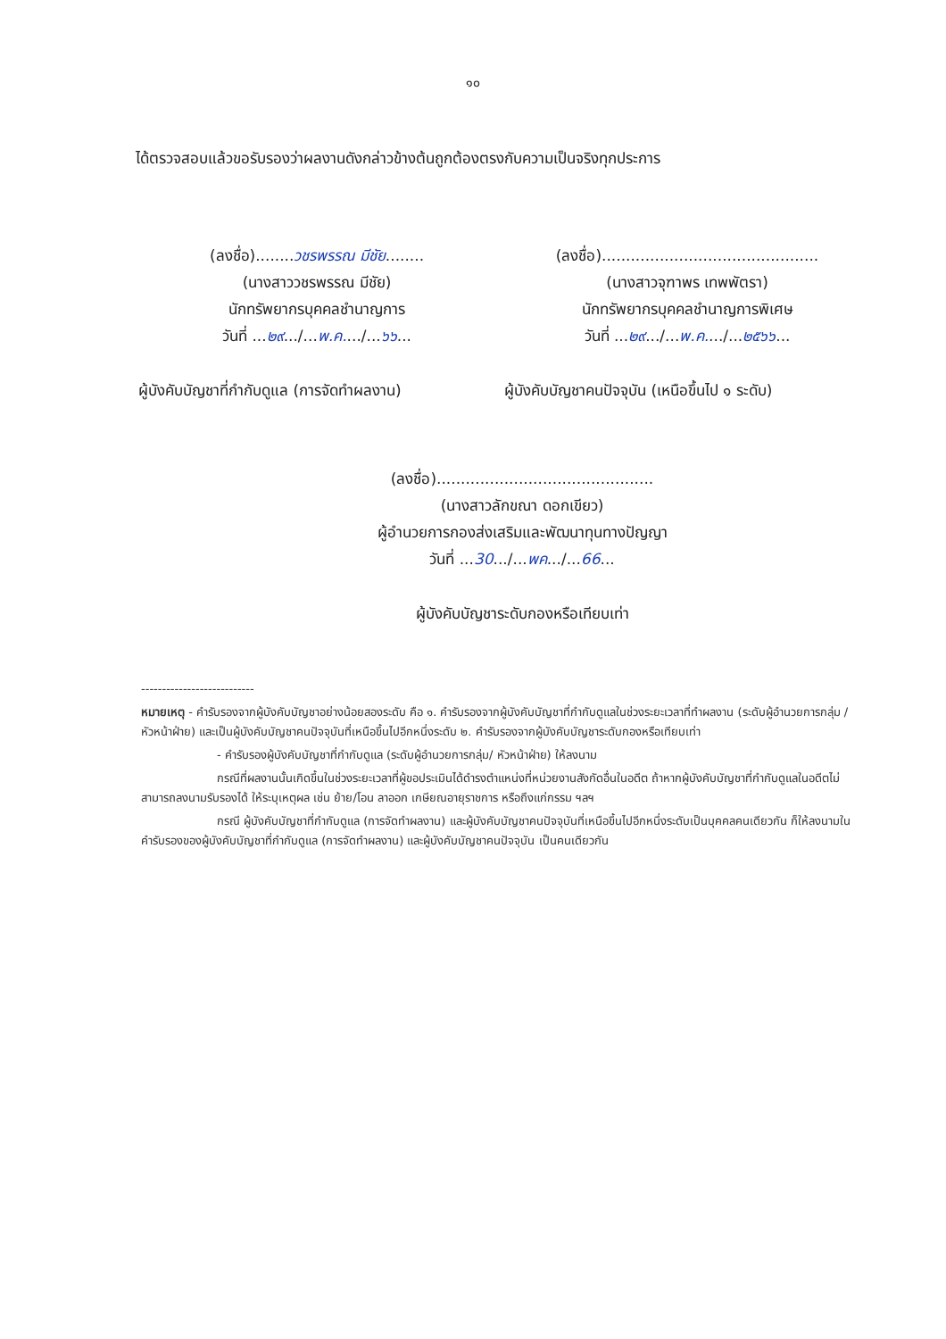๑๐
ได้ตรวจสอบแล้วขอรับรองว่าผลงานดังกล่าวข้างต้นถูกต้องตรงกับความเป็นจริงทุกประการ
(ลงชื่อ)........วชรพรรณ มีชัย........
(นางสาววชรพรรณ มีชัย)
นักทรัพยากรบุคคลชำนาญการ
วันที่ ...๒๙.../...พ.ค..../...๖๖...
(ลงชื่อ).............................................
(นางสาวจุฑาพร เทพพัตรา)
นักทรัพยากรบุคคลชำนาญการพิเศษ
วันที่ ...๒๙.../...พ.ค..../...๒๕๖๖...
ผู้บังคับบัญชาที่กำกับดูแล (การจัดทำผลงาน)
ผู้บังคับบัญชาคนปัจจุบัน (เหนือขึ้นไป ๑ ระดับ)
(ลงชื่อ).............................................
(นางสาวลักขณา ดอกเขียว)
ผู้อำนวยการกองส่งเสริมและพัฒนาทุนทางปัญญา
วันที่ ...30.../...พค.../...66...
ผู้บังคับบัญชาระดับกองหรือเทียบเท่า
---------------------------
หมายเหตุ - คำรับรองจากผู้บังคับบัญชาอย่างน้อยสองระดับ คือ ๑. คำรับรองจากผู้บังคับบัญชาที่กำกับดูแลในช่วงระยะเวลาที่ทำผลงาน (ระดับผู้อำนวยการกลุ่ม /หัวหน้าฝ่าย) และเป็นผู้บังคับบัญชาคนปัจจุบันที่เหนือขึ้นไปอีกหนึ่งระดับ ๒. คำรับรองจากผู้บังคับบัญชาระดับกองหรือเทียบเท่า
- คำรับรองผู้บังคับบัญชาที่กำกับดูแล (ระดับผู้อำนวยการกลุ่ม/ หัวหน้าฝ่าย) ให้ลงนาม
กรณีที่ผลงานนั้นเกิดขึ้นในช่วงระยะเวลาที่ผู้ขอประเมินได้ดำรงตำแหน่งที่หน่วยงานสังกัดอื่นในอดีต ถ้าหากผู้บังคับบัญชาที่กำกับดูแลในอดีตไม่สามารถลงนามรับรองได้ ให้ระบุเหตุผล เช่น ย้าย/โอน ลาออก เกษียณอายุราชการ หรือถึงแก่กรรม ฯลฯ
กรณี ผู้บังคับบัญชาที่กำกับดูแล (การจัดทำผลงาน) และผู้บังคับบัญชาคนปัจจุบันที่เหนือขึ้นไปอีกหนึ่งระดับเป็นบุคคลคนเดียวกัน ก็ให้ลงนามในคำรับรองของผู้บังคับบัญชาที่กำกับดูแล (การจัดทำผลงาน) และผู้บังคับบัญชาคนปัจจุบัน เป็นคนเดียวกัน